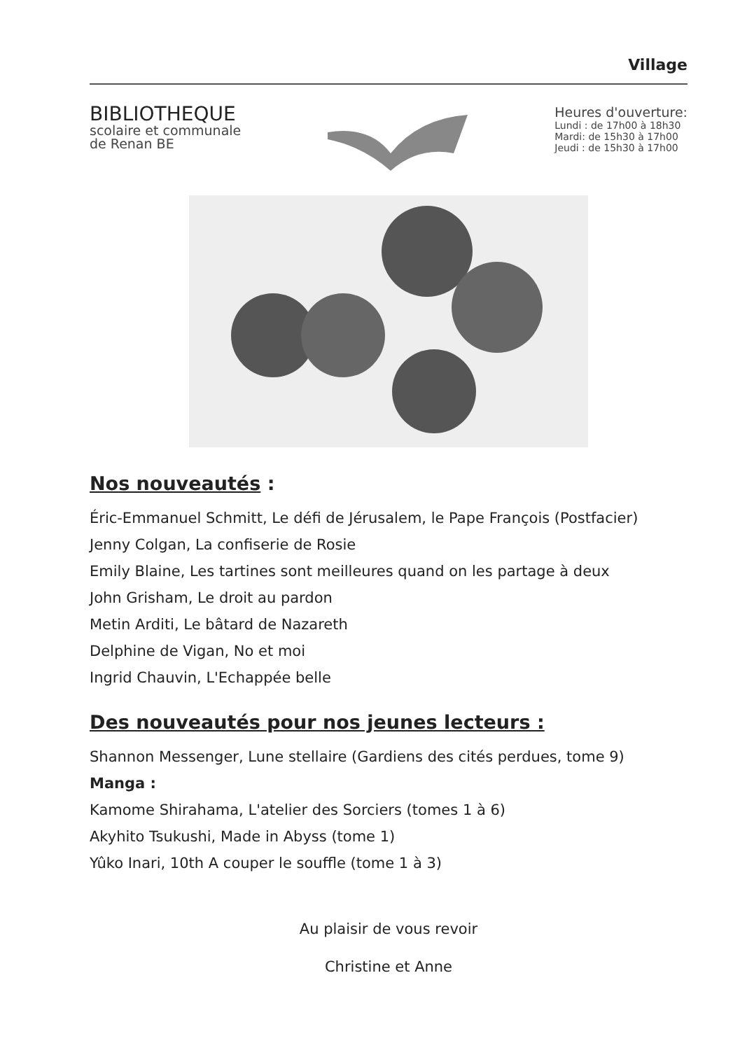Village
BIBLIOTHEQUE
scolaire et communale
de Renan BE
Heures d'ouverture:
Lundi : de 17h00 à 18h30
Mardi: de 15h30 à 17h00
Jeudi : de 15h30 à 17h00
Nos nouveautés :
Éric-Emmanuel Schmitt, Le défi de Jérusalem, le Pape François (Postfacier)
Jenny Colgan, La confiserie de Rosie
Emily Blaine, Les tartines sont meilleures quand on les partage à deux
John Grisham, Le droit au pardon
Metin Arditi, Le bâtard de Nazareth
Delphine de Vigan, No et moi
Ingrid Chauvin, L'Echappée belle
Des nouveautés pour nos jeunes lecteurs :
Shannon Messenger, Lune stellaire (Gardiens des cités perdues, tome 9)
Manga :
Kamome Shirahama, L'atelier des Sorciers (tomes 1 à 6)
Akyhito Tsukushi, Made in Abyss (tome 1)
Yûko Inari, 10th A couper le souffle (tome 1 à 3)
Au plaisir de vous revoir
Christine et Anne